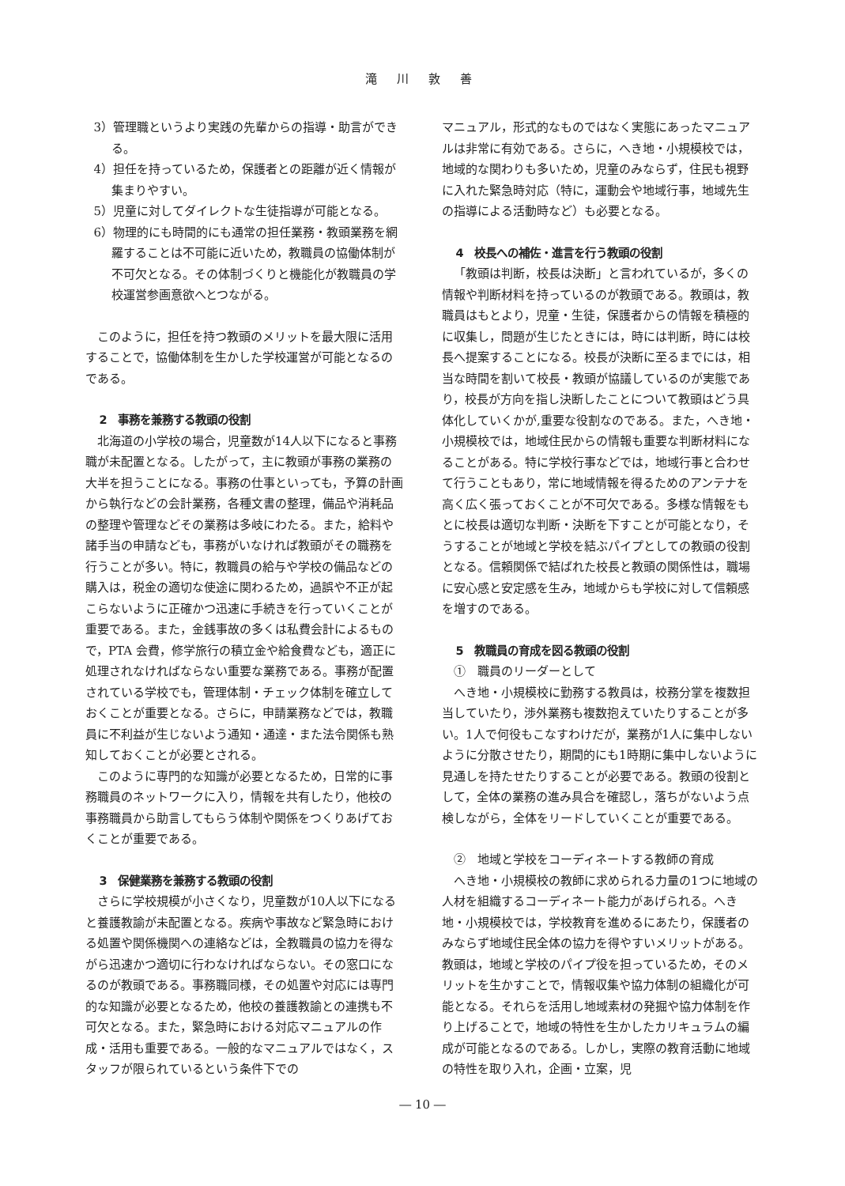滝 川 敦 善
3）管理職というより実践の先輩からの指導・助言ができる。
4）担任を持っているため，保護者との距離が近く情報が集まりやすい。
5）児童に対してダイレクトな生徒指導が可能となる。
6）物理的にも時間的にも通常の担任業務・教頭業務を網羅することは不可能に近いため，教職員の協働体制が不可欠となる。その体制づくりと機能化が教職員の学校運営参画意欲へとつながる。
このように，担任を持つ教頭のメリットを最大限に活用することで，協働体制を生かした学校運営が可能となるのである。
2　事務を兼務する教頭の役割
北海道の小学校の場合，児童数が14人以下になると事務職が未配置となる。したがって，主に教頭が事務の業務の大半を担うことになる。事務の仕事といっても，予算の計画から執行などの会計業務，各種文書の整理，備品や消耗品の整理や管理などその業務は多岐にわたる。また，給料や諸手当の申請なども，事務がいなければ教頭がその職務を行うことが多い。特に，教職員の給与や学校の備品などの購入は，税金の適切な使途に関わるため，過誤や不正が起こらないように正確かつ迅速に手続きを行っていくことが重要である。また，金銭事故の多くは私費会計によるもので，PTA 会費，修学旅行の積立金や給食費なども，適正に処理されなければならない重要な業務である。事務が配置されている学校でも，管理体制・チェック体制を確立しておくことが重要となる。さらに，申請業務などでは，教職員に不利益が生じないよう通知・通達・また法令関係も熟知しておくことが必要とされる。
このように専門的な知識が必要となるため，日常的に事務職員のネットワークに入り，情報を共有したり，他校の事務職員から助言してもらう体制や関係をつくりあげておくことが重要である。
3　保健業務を兼務する教頭の役割
さらに学校規模が小さくなり，児童数が10人以下になると養護教諭が未配置となる。疾病や事故など緊急時における処置や関係機関への連絡などは，全教職員の協力を得ながら迅速かつ適切に行わなければならない。その窓口になるのが教頭である。事務職同様，その処置や対応には専門的な知識が必要となるため，他校の養護教諭との連携も不可欠となる。また，緊急時における対応マニュアルの作成・活用も重要である。一般的なマニュアルではなく，スタッフが限られているという条件下での
マニュアル，形式的なものではなく実態にあったマニュアルは非常に有効である。さらに，へき地・小規模校では，地域的な関わりも多いため，児童のみならず，住民も視野に入れた緊急時対応（特に，運動会や地域行事，地域先生の指導による活動時など）も必要となる。
4　校長への補佐・進言を行う教頭の役割
「教頭は判断，校長は決断」と言われているが，多くの情報や判断材料を持っているのが教頭である。教頭は，教職員はもとより，児童・生徒，保護者からの情報を積極的に収集し，問題が生じたときには，時には判断，時には校長へ提案することになる。校長が決断に至るまでには，相当な時間を割いて校長・教頭が協議しているのが実態であり，校長が方向を指し決断したことについて教頭はどう具体化していくかが,重要な役割なのである。また，へき地・小規模校では，地域住民からの情報も重要な判断材料になることがある。特に学校行事などでは，地域行事と合わせて行うこともあり，常に地域情報を得るためのアンテナを高く広く張っておくことが不可欠である。多様な情報をもとに校長は適切な判断・決断を下すことが可能となり，そうすることが地域と学校を結ぶパイプとしての教頭の役割となる。信頼関係で結ばれた校長と教頭の関係性は，職場に安心感と安定感を生み，地域からも学校に対して信頼感を増すのである。
5　教職員の育成を図る教頭の役割
①　職員のリーダーとして
へき地・小規模校に勤務する教員は，校務分掌を複数担当していたり，渉外業務も複数抱えていたりすることが多い。1人で何役もこなすわけだが，業務が1人に集中しないように分散させたり，期間的にも1時期に集中しないように見通しを持たせたりすることが必要である。教頭の役割として，全体の業務の進み具合を確認し，落ちがないよう点検しながら，全体をリードしていくことが重要である。
②　地域と学校をコーディネートする教師の育成
へき地・小規模校の教師に求められる力量の1つに地域の人材を組織するコーディネート能力があげられる。へき地・小規模校では，学校教育を進めるにあたり，保護者のみならず地域住民全体の協力を得やすいメリットがある。教頭は，地域と学校のパイプ役を担っているため，そのメリットを生かすことで，情報収集や協力体制の組織化が可能となる。それらを活用し地域素材の発掘や協力体制を作り上げることで，地域の特性を生かしたカリキュラムの編成が可能となるのである。しかし，実際の教育活動に地域の特性を取り入れ，企画・立案，児
― 10 ―